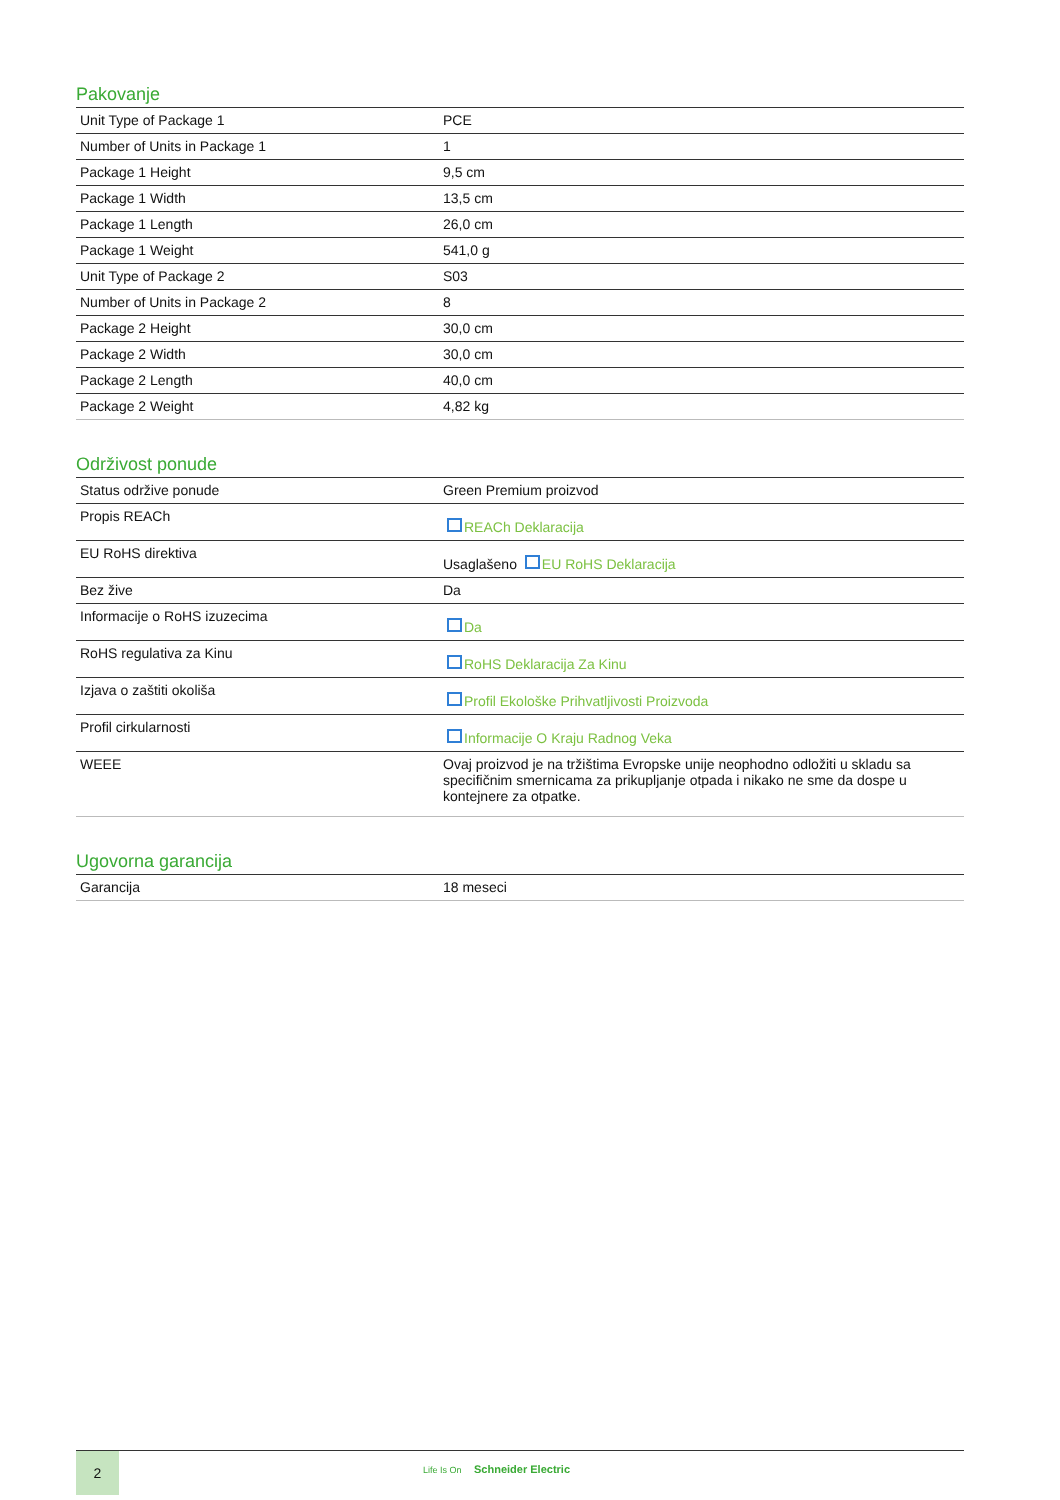Pakovanje
| Unit Type of Package 1 | PCE |
| Number of Units in Package 1 | 1 |
| Package 1 Height | 9,5 cm |
| Package 1 Width | 13,5 cm |
| Package 1 Length | 26,0 cm |
| Package 1 Weight | 541,0 g |
| Unit Type of Package 2 | S03 |
| Number of Units in Package 2 | 8 |
| Package 2 Height | 30,0 cm |
| Package 2 Width | 30,0 cm |
| Package 2 Length | 40,0 cm |
| Package 2 Weight | 4,82 kg |
Održivost ponude
| Status održive ponude | Green Premium proizvod |
| Propis REACh | REACh Deklaracija |
| EU RoHS direktiva | Usaglašeno EU RoHS Deklaracija |
| Bez žive | Da |
| Informacije o RoHS izuzecima | Da |
| RoHS regulativa za Kinu | RoHS Deklaracija Za Kinu |
| Izjava o zaštiti okoliša | Profil Ekološke Prihvatljivosti Proizvoda |
| Profil cirkularnosti | Informacije O Kraju Radnog Veka |
| WEEE | Ovaj proizvod je na tržištima Evropske unije neophodno odložiti u skladu sa specifičnim smernicama za prikupljanje otpada i nikako ne sme da dospe u kontejnere za otpatke. |
Ugovorna garancija
| Garancija | 18 meseci |
2
Life Is On Schneider Electric